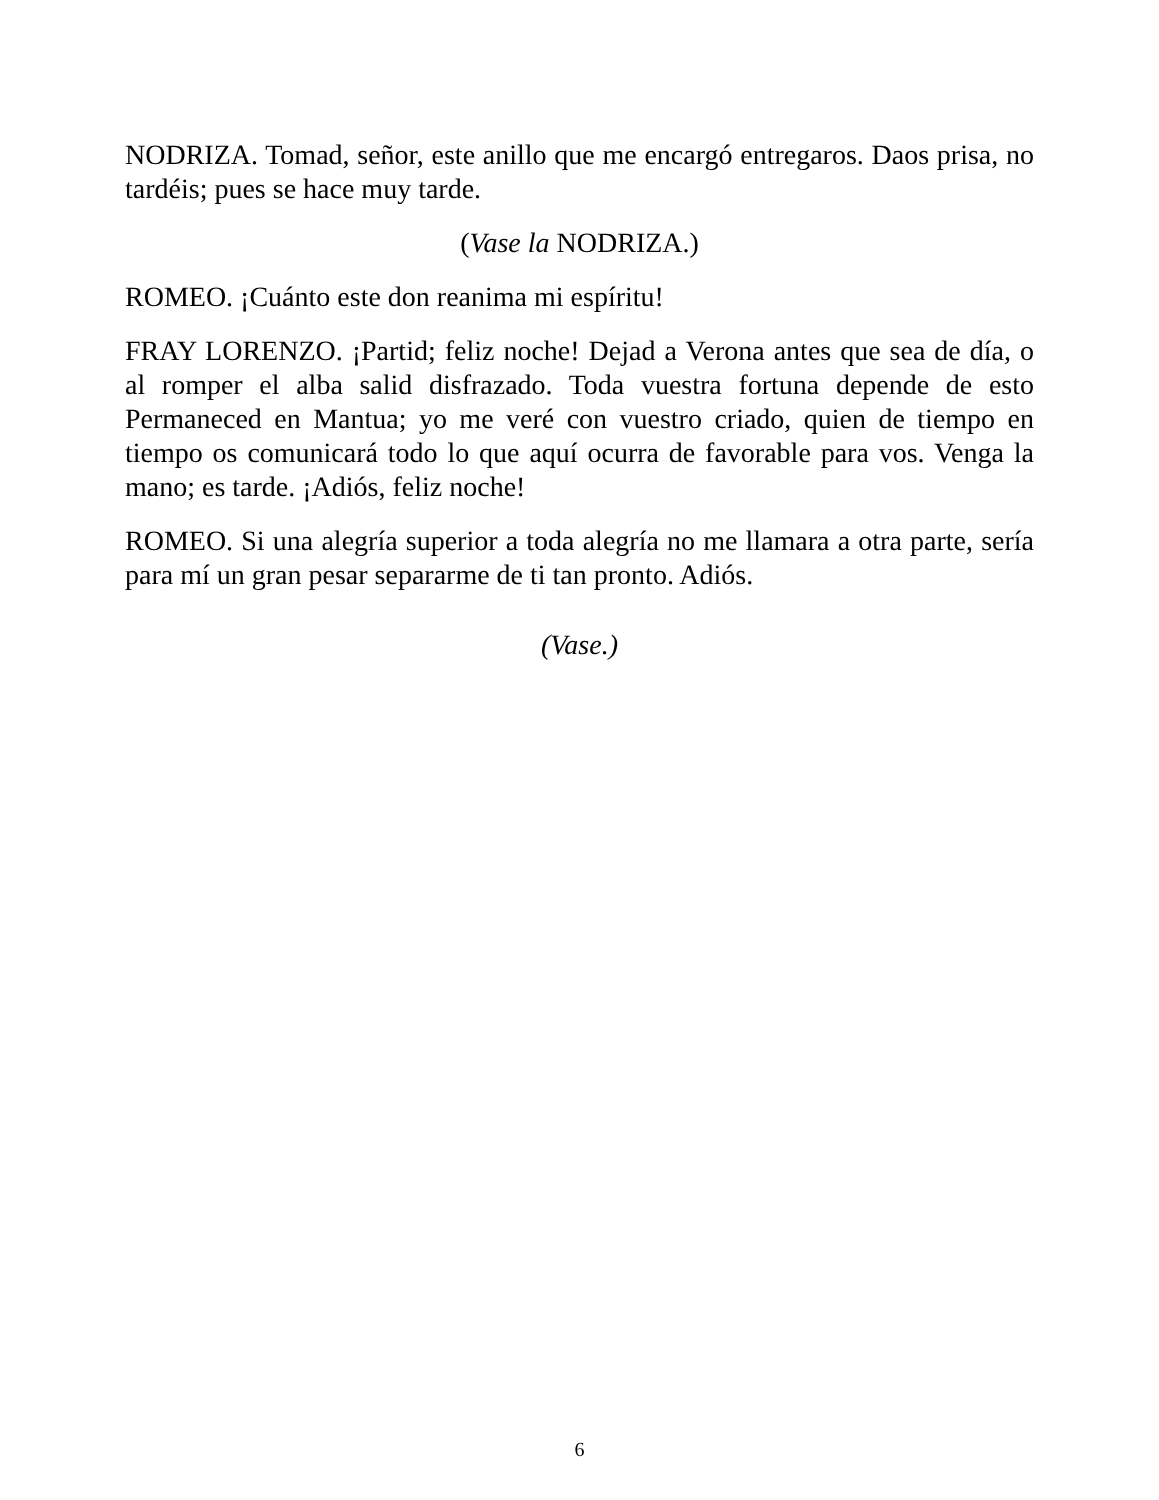NODRIZA. Tomad, señor, este anillo que me encargó entregaros. Daos prisa, no tardéis; pues se hace muy tarde.
(Vase la NODRIZA.)
ROMEO. ¡Cuánto este don reanima mi espíritu!
FRAY LORENZO. ¡Partid; feliz noche! Dejad a Verona antes que sea de día, o al romper el alba salid disfrazado. Toda vuestra fortuna depende de esto Permaneced en Mantua; yo me veré con vuestro criado, quien de tiempo en tiempo os comunicará todo lo que aquí ocurra de favorable para vos. Venga la mano; es tarde. ¡Adiós, feliz noche!
ROMEO. Si una alegría superior a toda alegría no me llamara a otra parte, sería para mí un gran pesar separarme de ti tan pronto. Adiós.
(Vase.)
6